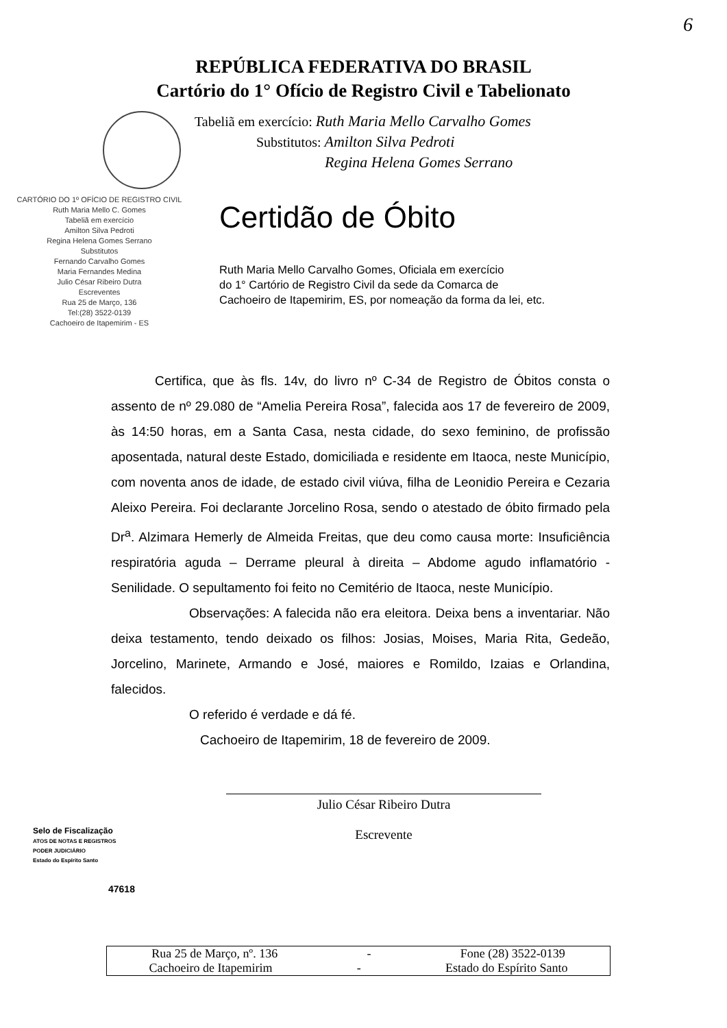6
REPÚBLICA FEDERATIVA DO BRASIL
Cartório do 1° Ofício de Registro Civil e Tabelionato
Tabeliã em exercício: Ruth Maria Mello Carvalho Gomes
Substitutos: Amilton Silva Pedroti
Regina Helena Gomes Serrano
CARTÓRIO DO 1º OFÍCIO DE REGISTRO CIVIL
Ruth Maria Mello C. Gomes
Tabeliã em exercício
Amilton Silva Pedroti
Regina Helena Gomes Serrano
Substitutos
Fernando Carvalho Gomes
Maria Fernandes Medina
Julio César Ribeiro Dutra
Escreventes
Rua 25 de Março, 136
Tel:(28) 3522-0139
Cachoeiro de Itapemirim - ES
Certidão de Óbito
Ruth Maria Mello Carvalho Gomes, Oficiala em exercício
do 1° Cartório de Registro Civil da sede da Comarca de
Cachoeiro de Itapemirim, ES, por nomeação da forma da lei, etc.
Certifica, que às fls. 14v, do livro nº C-34 de Registro de Óbitos consta o assento de nº 29.080 de “Amelia Pereira Rosa”, falecida aos 17 de fevereiro de 2009, às 14:50 horas, em a Santa Casa, nesta cidade, do sexo feminino, de profissão aposentada, natural deste Estado, domiciliada e residente em Itaoca, neste Município, com noventa anos de idade, de estado civil viúva, filha de Leonidio Pereira e Cezaria Aleixo Pereira. Foi declarante Jorcelino Rosa, sendo o atestado de óbito firmado pela Dr<sup>a</sup>. Alzimara Hemerly de Almeida Freitas, que deu como causa morte: Insuficiência respiratória aguda – Derrame pleural à direita – Abdome agudo inflamatório - Senilidade. O sepultamento foi feito no Cemitério de Itaoca, neste Município.
Observações: A falecida não era eleitora. Deixa bens a inventariar. Não deixa testamento, tendo deixado os filhos: Josias, Moises, Maria Rita, Gedeão, Jorcelino, Marinete, Armando e José, maiores e Romildo, Izaias e Orlandina, falecidos.
O referido é verdade e dá fé.
Cachoeiro de Itapemirim, 18 de fevereiro de 2009.
Julio César Ribeiro Dutra
Escrevente
Selo de Fiscalização
ATOS DE NOTAS E REGISTROS
PODER JUDICIÁRIO
Estado do Espírito Santo
47618
Rua 25 de Março, nº. 136 - Fone (28) 3522-0139
Cachoeiro de Itapemirim - Estado do Espírito Santo